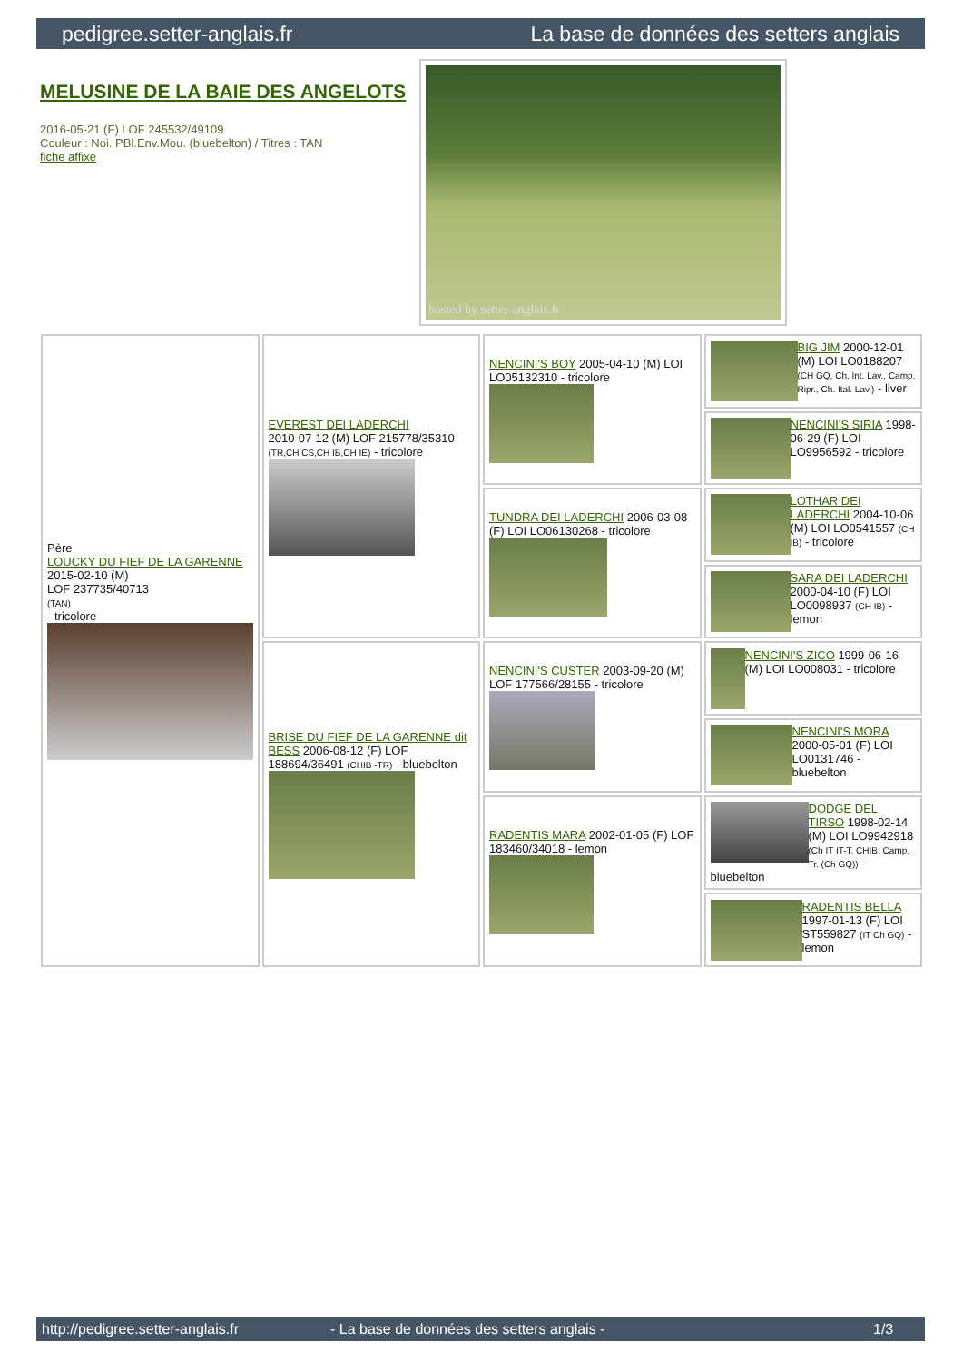pedigree.setter-anglais.fr La base de données des setters anglais
MELUSINE DE LA BAIE DES ANGELOTS
2016-05-21 (F) LOF 245532/49109
Couleur : Noi. PBl.Env.Mou. (bluebelton) / Titres : TAN
fiche affixe
hosted by setter-anglais.fr
| Père LOUCKY DU FIEF DE LA GARENNE 2015-02-10 (M) LOF 237735/40713 (TAN) - tricolore | EVEREST DEI LADERCHI 2010-07-12 (M) LOF 215778/35310 (TR,CH CS,CH IB,CH IE) - tricolore | NENCINI'S BOY 2005-04-10 (M) LOI LO05132310 - tricolore | BIG JIM 2000-12-01 (M) LOI LO0188207 (CH GQ, Ch. Int. Lav., Camp. Ripr., Ch. Ital. Lav.) - liver |
| | | | NENCINI'S SIRIA 1998-06-29 (F) LOI LO9956592 - tricolore |
| | | TUNDRA DEI LADERCHI 2006-03-08 (F) LOI LO06130268 - tricolore | LOTHAR DEI LADERCHI 2004-10-06 (M) LOI LO0541557 (CH IB) - tricolore |
| | | | SARA DEI LADERCHI 2000-04-10 (F) LOI LO0098937 (CH IB) - lemon |
| | BRISE DU FIEF DE LA GARENNE dit BESS 2006-08-12 (F) LOF 188694/36491 (CHIB -TR) - bluebelton | NENCINI'S CUSTER 2003-09-20 (M) LOF 177566/28155 - tricolore | NENCINI'S ZICO 1999-06-16 (M) LOI LO008031 - tricolore |
| | | | NENCINI'S MORA 2000-05-01 (F) LOI LO0131746 - bluebelton |
| | | RADENTIS MARA 2002-01-05 (F) LOF 183460/34018 - lemon | DODGE DEL TIRSO 1998-02-14 (M) LOI LO9942918 (Ch IT IT-T, CHIB, Camp. Tr. (Ch GQ)) - bluebelton |
| | | | RADENTIS BELLA 1997-01-13 (F) LOI ST559827 (IT Ch GQ) - lemon |
http://pedigree.setter-anglais.fr - La base de données des setters anglais - 1/3